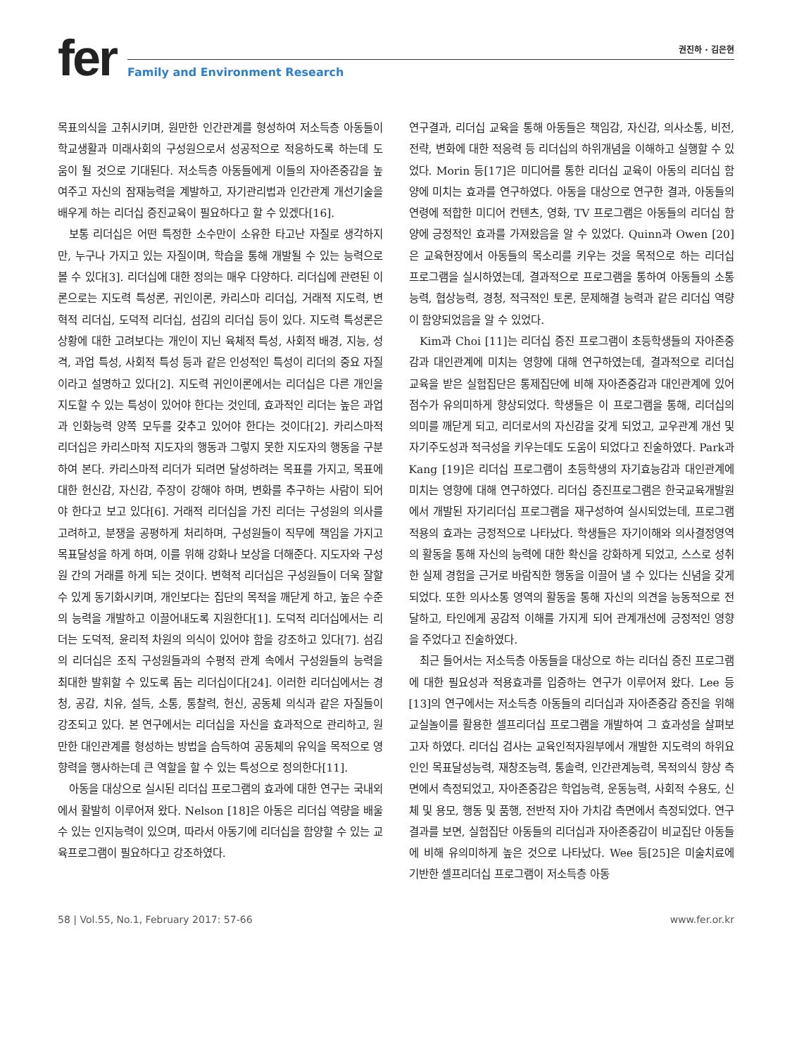fer
권진하 · 김은현
Family and Environment Research
목표의식을 고취시키며, 원만한 인간관계를 형성하여 저소득층 아동들이 학교생활과 미래사회의 구성원으로서 성공적으로 적응하도록 하는데 도움이 될 것으로 기대된다. 저소득층 아동들에게 이들의 자아존중감을 높여주고 자신의 잠재능력을 계발하고, 자기관리법과 인간관계 개선기술을 배우게 하는 리더십 증진교육이 필요하다고 할 수 있겠다[16].
보통 리더십은 어떤 특정한 소수만이 소유한 타고난 자질로 생각하지만, 누구나 가지고 있는 자질이며, 학습을 통해 개발될 수 있는 능력으로 볼 수 있다[3]. 리더십에 대한 정의는 매우 다양하다. 리더십에 관련된 이론으로는 지도력 특성론, 귀인이론, 카리스마 리더십, 거래적 지도력, 변혁적 리더십, 도덕적 리더십, 섬김의 리더십 등이 있다. 지도력 특성론은 상황에 대한 고려보다는 개인이 지닌 육체적 특성, 사회적 배경, 지능, 성격, 과업 특성, 사회적 특성 등과 같은 인성적인 특성이 리더의 중요 자질이라고 설명하고 있다[2]. 지도력 귀인이론에서는 리더십은 다른 개인을 지도할 수 있는 특성이 있어야 한다는 것인데, 효과적인 리더는 높은 과업과 인화능력 양쪽 모두를 갖추고 있어야 한다는 것이다[2]. 카리스마적 리더십은 카리스마적 지도자의 행동과 그렇지 못한 지도자의 행동을 구분하여 본다. 카리스마적 리더가 되려면 달성하려는 목표를 가지고, 목표에 대한 헌신감, 자신감, 주장이 강해야 하며, 변화를 추구하는 사람이 되어야 한다고 보고 있다[6]. 거래적 리더십을 가진 리더는 구성원의 의사를 고려하고, 분쟁을 공평하게 처리하며, 구성원들이 직무에 책임을 가지고 목표달성을 하게 하며, 이를 위해 강화나 보상을 더해준다. 지도자와 구성원 간의 거래를 하게 되는 것이다. 변혁적 리더십은 구성원들이 더욱 잘할 수 있게 동기화시키며, 개인보다는 집단의 목적을 깨닫게 하고, 높은 수준의 능력을 개발하고 이끌어내도록 지원한다[1]. 도덕적 리더십에서는 리더는 도덕적, 윤리적 차원의 의식이 있어야 함을 강조하고 있다[7]. 섬김의 리더십은 조직 구성원들과의 수평적 관계 속에서 구성원들의 능력을 최대한 발휘할 수 있도록 돕는 리더십이다[24]. 이러한 리더십에서는 경청, 공감, 치유, 설득, 소통, 통찰력, 헌신, 공동체 의식과 같은 자질들이 강조되고 있다. 본 연구에서는 리더십을 자신을 효과적으로 관리하고, 원만한 대인관계를 형성하는 방법을 습득하여 공동체의 유익을 목적으로 영향력을 행사하는데 큰 역할을 할 수 있는 특성으로 정의한다[11].
아동을 대상으로 실시된 리더십 프로그램의 효과에 대한 연구는 국내외에서 활발히 이루어져 왔다. Nelson [18]은 아동은 리더십 역량을 배울 수 있는 인지능력이 있으며, 따라서 아동기에 리더십을 함양할 수 있는 교육프로그램이 필요하다고 강조하였다.
연구결과, 리더십 교육을 통해 아동들은 책임감, 자신감, 의사소통, 비전, 전략, 변화에 대한 적응력 등 리더십의 하위개념을 이해하고 실행할 수 있었다. Morin 등[17]은 미디어를 통한 리더십 교육이 아동의 리더십 함양에 미치는 효과를 연구하였다. 아동을 대상으로 연구한 결과, 아동들의 연령에 적합한 미디어 컨텐츠, 영화, TV 프로그램은 아동들의 리더십 함양에 긍정적인 효과를 가져왔음을 알 수 있었다. Quinn과 Owen [20]은 교육현장에서 아동들의 목소리를 키우는 것을 목적으로 하는 리더십 프로그램을 실시하였는데, 결과적으로 프로그램을 통하여 아동들의 소통능력, 협상능력, 경청, 적극적인 토론, 문제해결 능력과 같은 리더십 역량이 함양되었음을 알 수 있었다.
Kim과 Choi [11]는 리더십 증진 프로그램이 초등학생들의 자아존중감과 대인관계에 미치는 영향에 대해 연구하였는데, 결과적으로 리더십 교육을 받은 실험집단은 통제집단에 비해 자아존중감과 대인관계에 있어 점수가 유의미하게 향상되었다. 학생들은 이 프로그램을 통해, 리더십의 의미를 깨닫게 되고, 리더로서의 자신감을 갖게 되었고, 교우관계 개선 및 자기주도성과 적극성을 키우는데도 도움이 되었다고 진술하였다. Park과 Kang [19]은 리더십 프로그램이 초등학생의 자기효능감과 대인관계에 미치는 영향에 대해 연구하였다. 리더십 증진프로그램은 한국교육개발원에서 개발된 자기리더십 프로그램을 재구성하여 실시되었는데, 프로그램 적용의 효과는 긍정적으로 나타났다. 학생들은 자기이해와 의사결정영역의 활동을 통해 자신의 능력에 대한 확신을 강화하게 되었고, 스스로 성취한 실제 경험을 근거로 바람직한 행동을 이끌어 낼 수 있다는 신념을 갖게 되었다. 또한 의사소통 영역의 활동을 통해 자신의 의견을 능동적으로 전달하고, 타인에게 공감적 이해를 가지게 되어 관계개선에 긍정적인 영향을 주었다고 진술하였다.
최근 들어서는 저소득층 아동들을 대상으로 하는 리더십 증진 프로그램에 대한 필요성과 적용효과를 입증하는 연구가 이루어져 왔다. Lee 등[13]의 연구에서는 저소득층 아동들의 리더십과 자아존중감 증진을 위해 교실놀이를 활용한 셀프리더십 프로그램을 개발하여 그 효과성을 살펴보고자 하였다. 리더십 검사는 교육인적자원부에서 개발한 지도력의 하위요인인 목표달성능력, 재창조능력, 통솔력, 인간관계능력, 목적의식 향상 측면에서 측정되었고, 자아존중감은 학업능력, 운동능력, 사회적 수용도, 신체 및 용모, 행동 및 품행, 전반적 자아 가치감 측면에서 측정되었다. 연구 결과를 보면, 실험집단 아동들의 리더십과 자아존중감이 비교집단 아동들에 비해 유의미하게 높은 것으로 나타났다. Wee 등[25]은 미술치료에 기반한 셀프리더십 프로그램이 저소득층 아동
58 | Vol.55, No.1, February 2017: 57-66 www.fer.or.kr